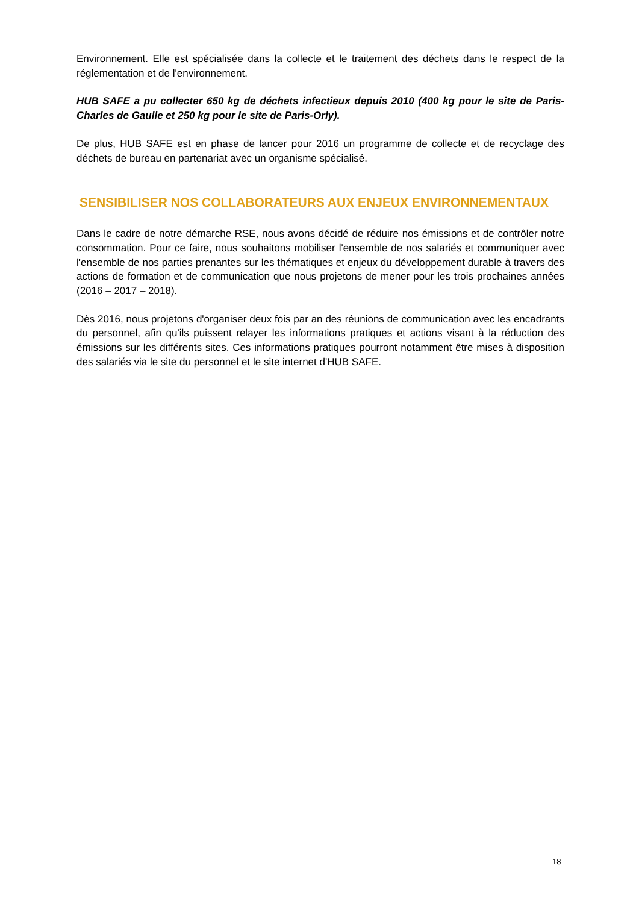Environnement. Elle est spécialisée dans la collecte et le traitement des déchets dans le respect de la réglementation et de l'environnement.
HUB SAFE a pu collecter 650 kg de déchets infectieux depuis 2010 (400 kg pour le site de Paris-Charles de Gaulle et 250 kg pour le site de Paris-Orly).
De plus, HUB SAFE est en phase de lancer pour 2016 un programme de collecte et de recyclage des déchets de bureau en partenariat avec un organisme spécialisé.
SENSIBILISER NOS COLLABORATEURS AUX ENJEUX ENVIRONNEMENTAUX
Dans le cadre de notre démarche RSE, nous avons décidé de réduire nos émissions et de contrôler notre consommation. Pour ce faire, nous souhaitons mobiliser l'ensemble de nos salariés et communiquer avec l'ensemble de nos parties prenantes sur les thématiques et enjeux du développement durable à travers des actions de formation et de communication que nous projetons de mener pour les trois prochaines années (2016 – 2017 – 2018).
Dès 2016, nous projetons d'organiser deux fois par an des réunions de communication avec les encadrants du personnel, afin qu'ils puissent relayer les informations pratiques et actions visant à la réduction des émissions sur les différents sites. Ces informations pratiques pourront notamment être mises à disposition des salariés via le site du personnel et le site internet d'HUB SAFE.
18